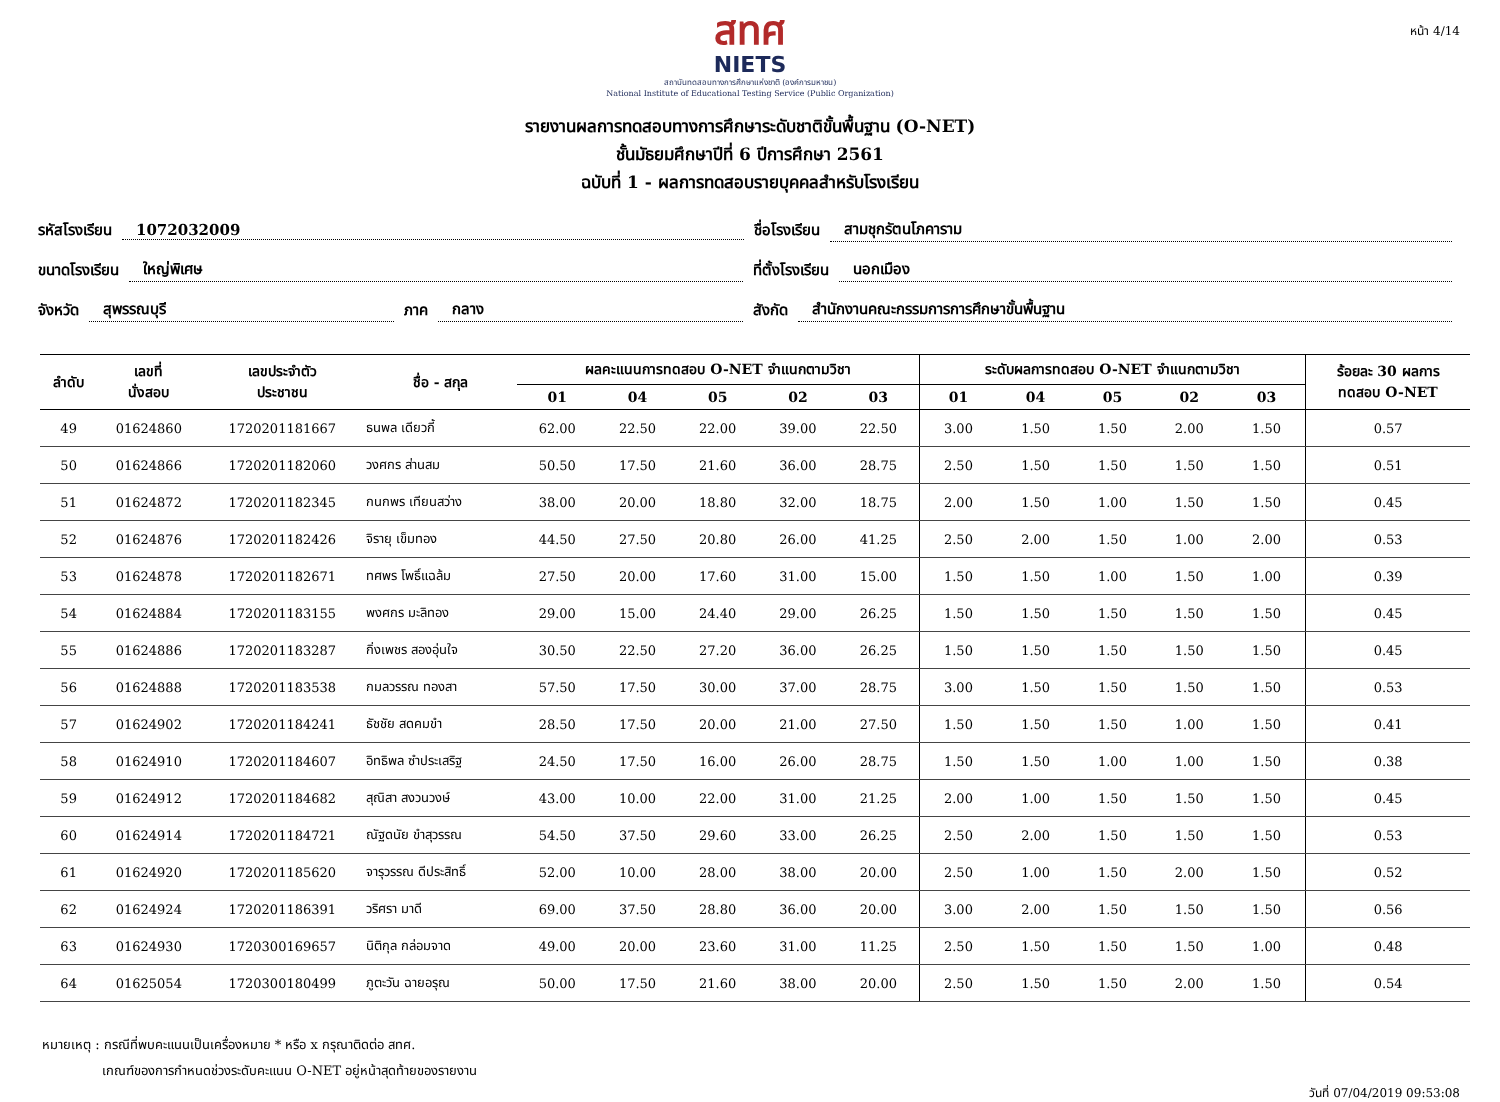หน้า 4/14
สทศ
NIETS
สถาบันทดสอบทางการศึกษาแห่งชาติ (องค์การมหาชน)
National Institute of Educational Testing Service (Public Organization)
รายงานผลการทดสอบทางการศึกษาระดับชาติขั้นพื้นฐาน (O-NET)
ชั้นมัธยมศึกษาปีที่ 6 ปีการศึกษา 2561
ฉบับที่ 1 - ผลการทดสอบรายบุคคลสำหรับโรงเรียน
รหัสโรงเรียน 1072032009 ชื่อโรงเรียน สามชุกรัตนโภคาราม
ขนาดโรงเรียน ใหญ่พิเศษ ที่ตั้งโรงเรียน นอกเมือง
จังหวัด สุพรรณบุรี ภาค กลาง สังกัด สำนักงานคณะกรรมการการศึกษาขั้นพื้นฐาน
| ลำดับ | เลขที่ นั่งสอบ | เลขประจำตัว ประชาชน | ชื่อ - สกุล | ผลคะแนนการทดสอบ O-NET จำแนกตามวิชา | | | | | ระดับผลการทดสอบ O-NET จำแนกตามวิชา | | | | | ร้อยละ 30 ผลการ ทดสอบ O-NET |
| --- | --- | --- | --- | --- | --- | --- | --- | --- | --- | --- | --- | --- | --- | --- |
| | | | | 01 | 04 | 05 | 02 | 03 | 01 | 04 | 05 | 02 | 03 | |
| 49 | 01624860 | 1720201181667 | ธนพล เดียวกี้ | 62.00 | 22.50 | 22.00 | 39.00 | 22.50 | 3.00 | 1.50 | 1.50 | 2.00 | 1.50 | 0.57 |
| 50 | 01624866 | 1720201182060 | วงศกร ส่านสม | 50.50 | 17.50 | 21.60 | 36.00 | 28.75 | 2.50 | 1.50 | 1.50 | 1.50 | 1.50 | 0.51 |
| 51 | 01624872 | 1720201182345 | กนกพร เทียนสว่าง | 38.00 | 20.00 | 18.80 | 32.00 | 18.75 | 2.00 | 1.50 | 1.00 | 1.50 | 1.50 | 0.45 |
| 52 | 01624876 | 1720201182426 | จิรายุ เข็มทอง | 44.50 | 27.50 | 20.80 | 26.00 | 41.25 | 2.50 | 2.00 | 1.50 | 1.00 | 2.00 | 0.53 |
| 53 | 01624878 | 1720201182671 | ทศพร โพธิ์แฉล้ม | 27.50 | 20.00 | 17.60 | 31.00 | 15.00 | 1.50 | 1.50 | 1.00 | 1.50 | 1.00 | 0.39 |
| 54 | 01624884 | 1720201183155 | พงศกร มะลิทอง | 29.00 | 15.00 | 24.40 | 29.00 | 26.25 | 1.50 | 1.50 | 1.50 | 1.50 | 1.50 | 0.45 |
| 55 | 01624886 | 1720201183287 | กิ่งเพชร สองอุ่นใจ | 30.50 | 22.50 | 27.20 | 36.00 | 26.25 | 1.50 | 1.50 | 1.50 | 1.50 | 1.50 | 0.45 |
| 56 | 01624888 | 1720201183538 | กมลวรรณ ทองสา | 57.50 | 17.50 | 30.00 | 37.00 | 28.75 | 3.00 | 1.50 | 1.50 | 1.50 | 1.50 | 0.53 |
| 57 | 01624902 | 1720201184241 | ธัชชัย สดคมขำ | 28.50 | 17.50 | 20.00 | 21.00 | 27.50 | 1.50 | 1.50 | 1.50 | 1.00 | 1.50 | 0.41 |
| 58 | 01624910 | 1720201184607 | อิทธิพล ซำประเสริฐ | 24.50 | 17.50 | 16.00 | 26.00 | 28.75 | 1.50 | 1.50 | 1.00 | 1.00 | 1.50 | 0.38 |
| 59 | 01624912 | 1720201184682 | สุณิสา สงวนวงษ์ | 43.00 | 10.00 | 22.00 | 31.00 | 21.25 | 2.00 | 1.00 | 1.50 | 1.50 | 1.50 | 0.45 |
| 60 | 01624914 | 1720201184721 | ณัฐดนัย ขำสุวรรณ | 54.50 | 37.50 | 29.60 | 33.00 | 26.25 | 2.50 | 2.00 | 1.50 | 1.50 | 1.50 | 0.53 |
| 61 | 01624920 | 1720201185620 | จารุวรรณ ดีประสิทธิ์ | 52.00 | 10.00 | 28.00 | 38.00 | 20.00 | 2.50 | 1.00 | 1.50 | 2.00 | 1.50 | 0.52 |
| 62 | 01624924 | 1720201186391 | วริศรา มาดี | 69.00 | 37.50 | 28.80 | 36.00 | 20.00 | 3.00 | 2.00 | 1.50 | 1.50 | 1.50 | 0.56 |
| 63 | 01624930 | 1720300169657 | นิติกุล กล่อมจาด | 49.00 | 20.00 | 23.60 | 31.00 | 11.25 | 2.50 | 1.50 | 1.50 | 1.50 | 1.00 | 0.48 |
| 64 | 01625054 | 1720300180499 | ภูตะวัน ฉายอรุณ | 50.00 | 17.50 | 21.60 | 38.00 | 20.00 | 2.50 | 1.50 | 1.50 | 2.00 | 1.50 | 0.54 |
หมายเหตุ : กรณีที่พบคะแนนเป็นเครื่องหมาย * หรือ x กรุณาติดต่อ สทศ.
เกณฑ์ของการกำหนดช่วงระดับคะแนน O-NET อยู่หน้าสุดท้ายของรายงาน
วันที่ 07/04/2019 09:53:08